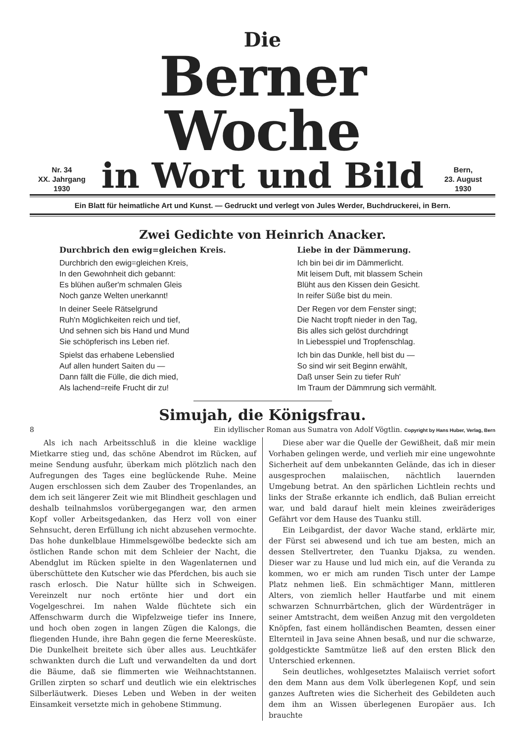Nr. 34
XX. Jahrgang
1930
Die
Berner Woche
in Wort und Bild
Bern,
23. August
1930
Ein Blatt für heimatliche Art und Kunst. — Gedruckt und verlegt von Jules Werder, Buchdruckerei, in Bern.
Zwei Gedichte von Heinrich Anacker.
Durchbrich den ewig=gleichen Kreis.
Durchbrich den ewig=gleichen Kreis,
In den Gewohnheit dich gebannt:
Es blühen außer'm schmalen Gleis
Noch ganze Welten unerkannt!
In deiner Seele Rätselgrund
Ruh'n Möglichkeiten reich und tief,
Und sehnen sich bis Hand und Mund
Sie schöpferisch ins Leben rief.
Spielst das erhabene Lebenslied
Auf allen hundert Saiten du —
Dann fällt die Fülle, die dich mied,
Als lachend=reife Frucht dir zu!
Liebe in der Dämmerung.
Ich bin bei dir im Dämmerlicht.
Mit leisem Duft, mit blassem Schein
Blüht aus den Kissen dein Gesicht.
In reifer Süße bist du mein.
Der Regen vor dem Fenster singt;
Die Nacht tropft nieder in den Tag,
Bis alles sich gelöst durchdringt
In Liebesspiel und Tropfenschlag.
Ich bin das Dunkle, hell bist du —
So sind wir seit Beginn erwählt,
Daß unser Sein zu tiefer Ruh'
Im Traum der Dämmrung sich vermählt.
Simujah, die Königsfrau.
8 Ein idyllischer Roman aus Sumatra von Adolf Vögtlin. Copyright by Hans Huber, Verlag, Bern
Als ich nach Arbeitsschluß in die kleine wacklige Mietkarre stieg und, das schöne Abendrot im Rücken, auf meine Sendung ausfuhr, überkam mich plötzlich nach den Aufregungen des Tages eine beglückende Ruhe. Meine Augen erschlossen sich dem Zauber des Tropenlandes, an dem ich seit längerer Zeit wie mit Blindheit geschlagen und deshalb teilnahmslos vorübergegangen war, den armen Kopf voller Arbeitsgedanken, das Herz voll von einer Sehnsucht, deren Erfüllung ich nicht abzusehen vermochte. Das hohe dunkelblaue Himmelsgewölbe bedeckte sich am östlichen Rande schon mit dem Schleier der Nacht, die Abendglut im Rücken spielte in den Wagenlaternen und überschüttete den Kutscher wie das Pferdchen, bis auch sie rasch erlosch. Die Natur hüllte sich in Schweigen. Vereinzelt nur noch ertönte hier und dort ein Vogelgeschrei. Im nahen Walde flüchtete sich ein Affenschwarm durch die Wipfelzweige tiefer ins Innere, und hoch oben zogen in langen Zügen die Kalongs, die fliegenden Hunde, ihre Bahn gegen die ferne Meeresküste. Die Dunkelheit breitete sich über alles aus. Leuchtkäfer schwankten durch die Luft und verwandelten da und dort die Bäume, daß sie flimmerten wie Weihnachtstannen. Grillen zirpten so scharf und deutlich wie ein elektrisches Silberläutwerk. Dieses Leben und Weben in der weiten Einsamkeit versetzte mich in gehobene Stimmung.
Diese aber war die Quelle der Gewißheit, daß mir mein Vorhaben gelingen werde, und verlieh mir eine ungewohnte Sicherheit auf dem unbekannten Gelände, das ich in dieser ausgesprochen malaiischen, nächtlich lauernden Umgebung betrat. An den spärlichen Lichtlein rechts und links der Straße erkannte ich endlich, daß Bulian erreicht war, und bald darauf hielt mein kleines zweiräderiges Gefährt vor dem Hause des Tuanku still.
Ein Leibgardist, der davor Wache stand, erklärte mir, der Fürst sei abwesend und ich tue am besten, mich an dessen Stellvertreter, den Tuanku Djaksa, zu wenden. Dieser war zu Hause und lud mich ein, auf die Veranda zu kommen, wo er mich am runden Tisch unter der Lampe Platz nehmen ließ. Ein schmächtiger Mann, mittleren Alters, von ziemlich heller Hautfarbe und mit einem schwarzen Schnurrbärtchen, glich der Würdenträger in seiner Amtstracht, dem weißen Anzug mit den vergoldeten Knöpfen, fast einem holländischen Beamten, dessen einer Elternteil in Java seine Ahnen besaß, und nur die schwarze, goldgestickte Samtmütze ließ auf den ersten Blick den Unterschied erkennen.
Sein deutliches, wohlgesetztes Malaiisch verriet sofort den dem Mann aus dem Volk überlegenen Kopf, und sein ganzes Auftreten wies die Sicherheit des Gebildeten auch dem ihm an Wissen überlegenen Europäer aus. Ich brauchte